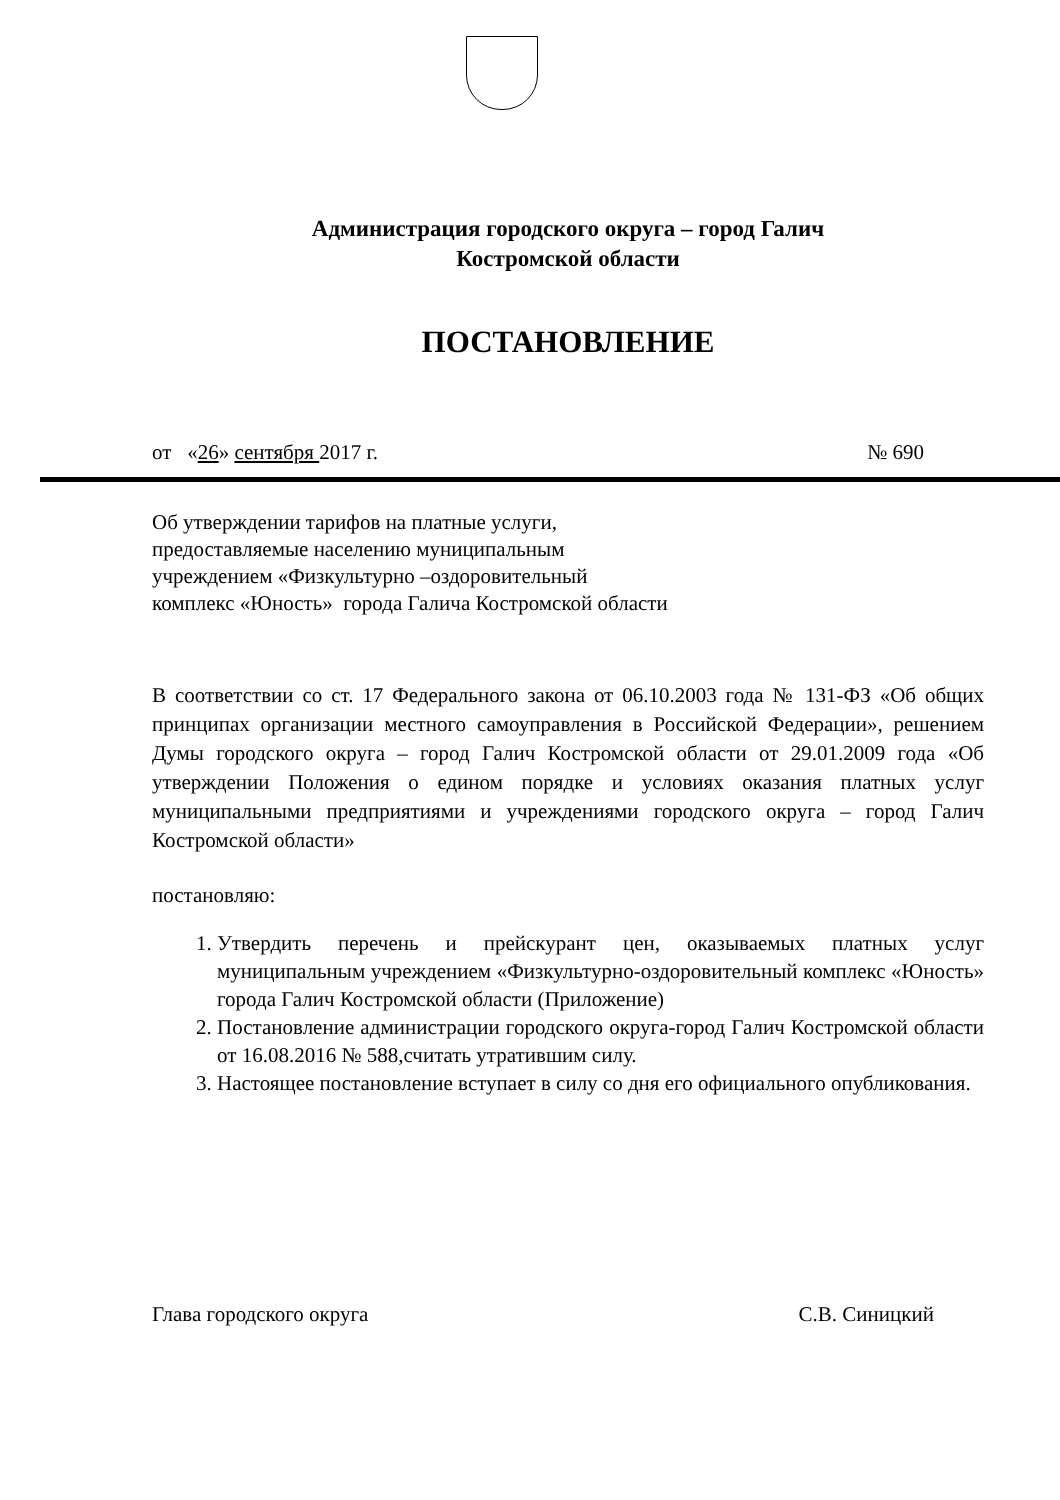Администрация городского округа – город Галич
Костромской области
ПОСТАНОВЛЕНИЕ
от «26» сентября 2017 г. № 690
Об утверждении тарифов на платные услуги,
предоставляемые населению муниципальным
учреждением «Физкультурно –оздоровительный
комплекс «Юность» города Галича Костромской области
В соответствии со ст. 17 Федерального закона от 06.10.2003 года № 131-ФЗ «Об общих принципах организации местного самоуправления в Российской Федерации», решением Думы городского округа – город Галич Костромской области от 29.01.2009 года «Об утверждении Положения о едином порядке и условиях оказания платных услуг муниципальными предприятиями и учреждениями городского округа – город Галич Костромской области»
постановляю:
1. Утвердить перечень и прейскурант цен, оказываемых платных услуг муниципальным учреждением «Физкультурно-оздоровительный комплекс «Юность» города Галич Костромской области (Приложение)
2. Постановление администрации городского округа-город Галич Костромской области от 16.08.2016 № 588,считать утратившим силу.
3. Настоящее постановление вступает в силу со дня его официального опубликования.
Глава городского округа С.В. Синицкий